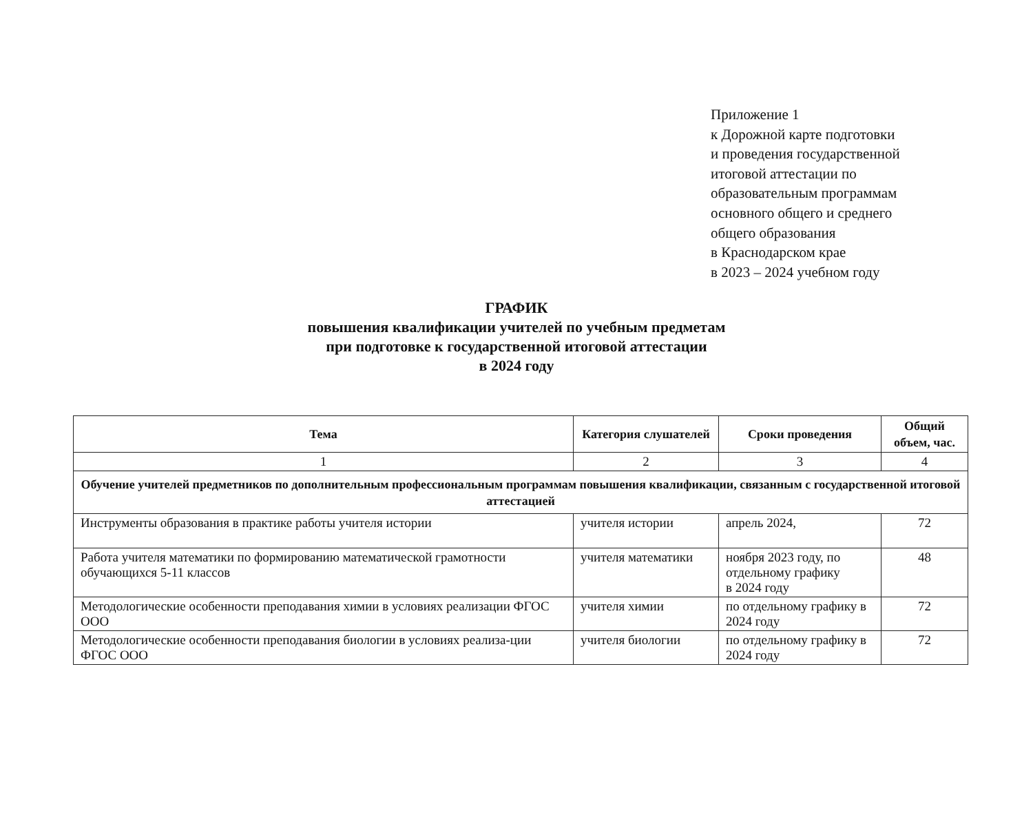Приложение 1
к Дорожной карте подготовки
и проведения государственной
итоговой аттестации по
образовательным программам
основного общего и среднего
общего образования
в Краснодарском крае
в 2023 – 2024 учебном году
ГРАФИК
повышения квалификации учителей по учебным предметам
при подготовке к государственной итоговой аттестации
в 2024 году
| Тема | Категория слушателей | Сроки проведения | Общий объем, час. |
| --- | --- | --- | --- |
| 1 | 2 | 3 | 4 |
| Обучение учителей предметников по дополнительным профессиональным программам повышения квалификации, связанным с государственной итоговой аттестацией | | | |
| Инструменты образования в практике работы учителя истории | учителя истории | апрель 2024, | 72 |
| Работа учителя математики по формированию математической грамотности обучающихся 5-11 классов | учителя математики | ноября 2023 году, по отдельному графику в 2024 году | 48 |
| Методологические особенности преподавания химии в условиях реализации ФГОС ООО | учителя химии | по отдельному графику в 2024 году | 72 |
| Методологические особенности преподавания биологии в условиях реализа-ции ФГОС ООО | учителя биологии | по отдельному графику в 2024 году | 72 |